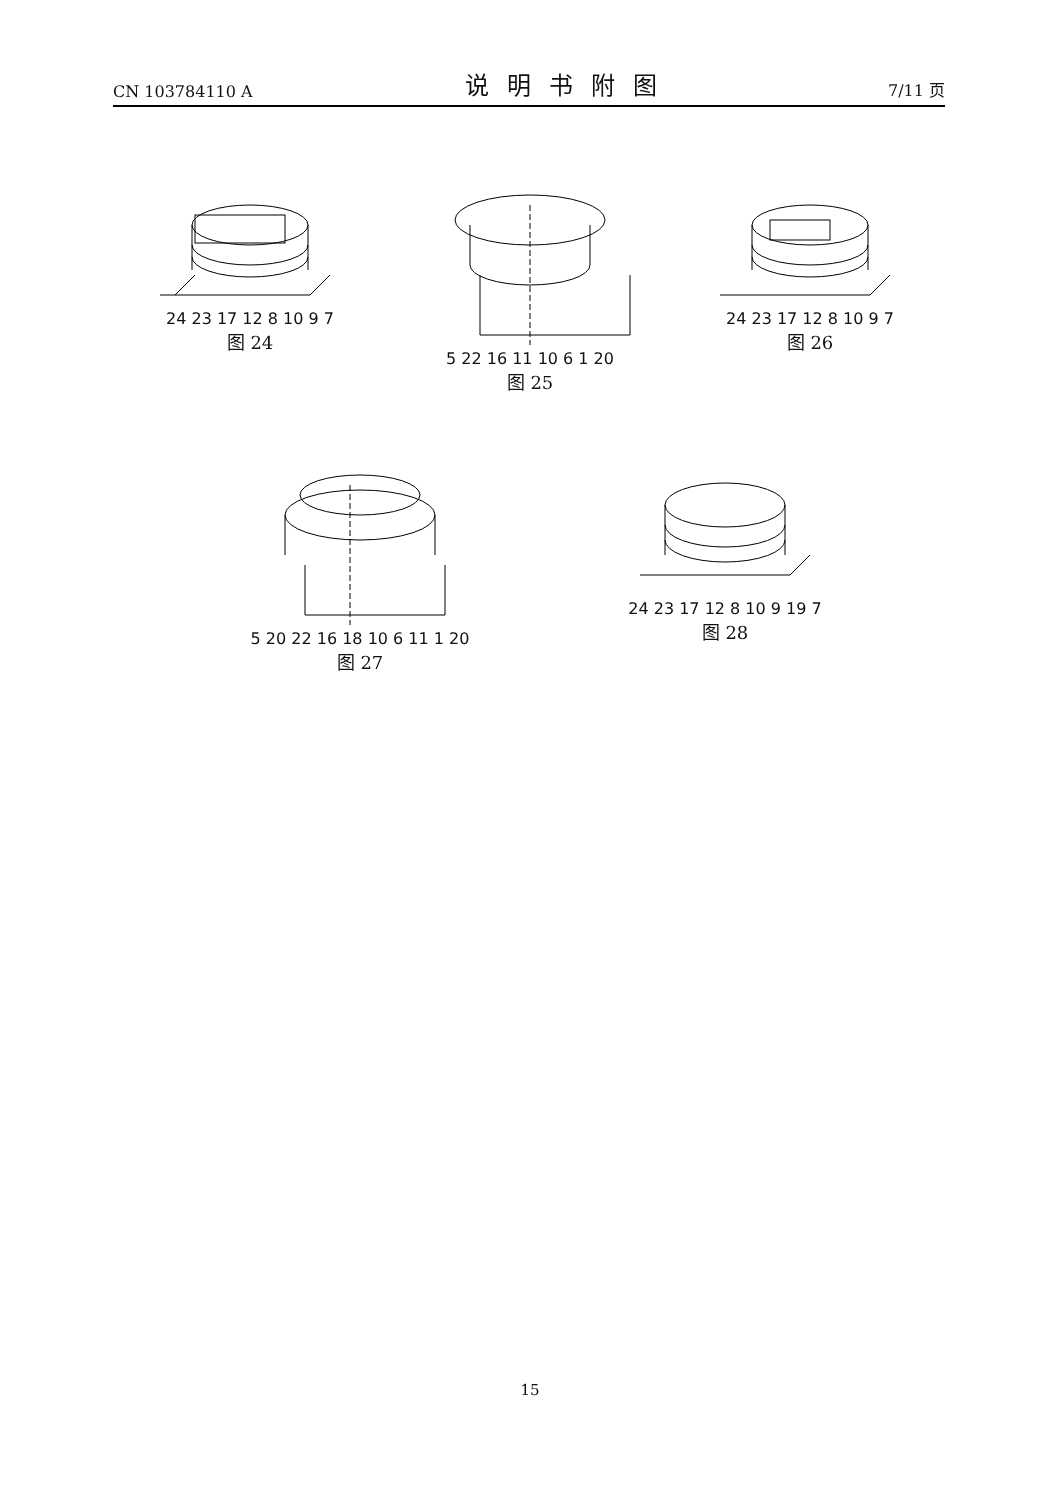CN 103784110 A 说明书附图 7/11 页
24 23 17 12 8 10 9 7
图 24
5 22 16 11 10 6 1 20
图 25
24 23 17 12 8 10 9 7
图 26
5 20 22 16 18 10 6 11 1 20
图 27
24 23 17 12 8 10 9 19 7
图 28
15